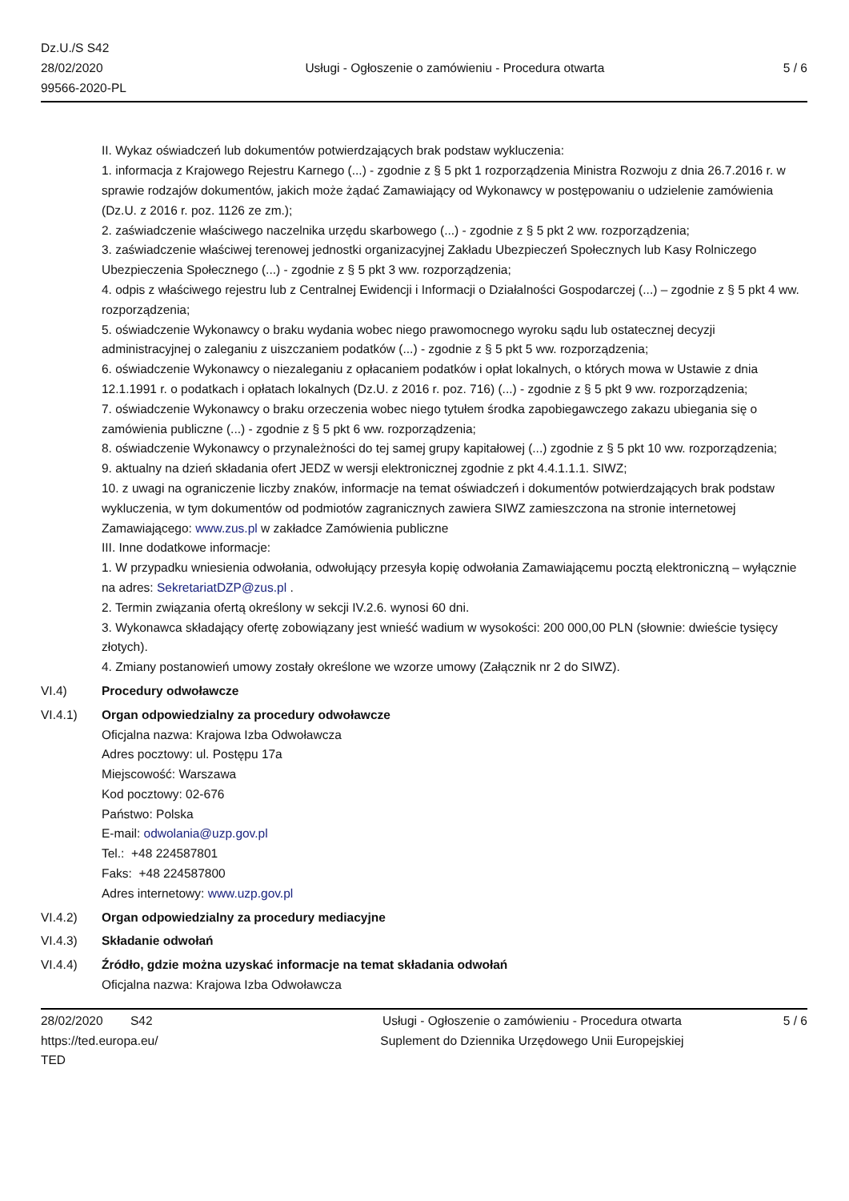Dz.U./S S42
28/02/2020
99566-2020-PL
Usługi - Ogłoszenie o zamówieniu - Procedura otwarta
5 / 6
II. Wykaz oświadczeń lub dokumentów potwierdzających brak podstaw wykluczenia:
1. informacja z Krajowego Rejestru Karnego (...) - zgodnie z § 5 pkt 1 rozporządzenia Ministra Rozwoju z dnia 26.7.2016 r. w sprawie rodzajów dokumentów, jakich może żądać Zamawiający od Wykonawcy w postępowaniu o udzielenie zamówienia (Dz.U. z 2016 r. poz. 1126 ze zm.);
2. zaświadczenie właściwego naczelnika urzędu skarbowego (...) - zgodnie z § 5 pkt 2 ww. rozporządzenia;
3. zaświadczenie właściwej terenowej jednostki organizacyjnej Zakładu Ubezpieczeń Społecznych lub Kasy Rolniczego Ubezpieczenia Społecznego (...) - zgodnie z § 5 pkt 3 ww. rozporządzenia;
4. odpis z właściwego rejestru lub z Centralnej Ewidencji i Informacji o Działalności Gospodarczej (...) – zgodnie z § 5 pkt 4 ww. rozporządzenia;
5. oświadczenie Wykonawcy o braku wydania wobec niego prawomocnego wyroku sądu lub ostatecznej decyzji administracyjnej o zaleganiu z uiszczaniem podatków (...) - zgodnie z § 5 pkt 5 ww. rozporządzenia;
6. oświadczenie Wykonawcy o niezaleganiu z opłacaniem podatków i opłat lokalnych, o których mowa w Ustawie z dnia 12.1.1991 r. o podatkach i opłatach lokalnych (Dz.U. z 2016 r. poz. 716) (...) - zgodnie z § 5 pkt 9 ww. rozporządzenia;
7. oświadczenie Wykonawcy o braku orzeczenia wobec niego tytułem środka zapobiegawczego zakazu ubiegania się o zamówienia publiczne (...) - zgodnie z § 5 pkt 6 ww. rozporządzenia;
8. oświadczenie Wykonawcy o przynależności do tej samej grupy kapitałowej (...) zgodnie z § 5 pkt 10 ww. rozporządzenia;
9. aktualny na dzień składania ofert JEDZ w wersji elektronicznej zgodnie z pkt 4.4.1.1.1. SIWZ;
10. z uwagi na ograniczenie liczby znaków, informacje na temat oświadczeń i dokumentów potwierdzających brak podstaw wykluczenia, w tym dokumentów od podmiotów zagranicznych zawiera SIWZ zamieszczona na stronie internetowej Zamawiającego: www.zus.pl w zakładce Zamówienia publiczne
III. Inne dodatkowe informacje:
1. W przypadku wniesienia odwołania, odwołujący przesyła kopię odwołania Zamawiającemu pocztą elektroniczną – wyłącznie na adres: SekretariatDZP@zus.pl .
2. Termin związania ofertą określony w sekcji IV.2.6. wynosi 60 dni.
3. Wykonawca składający ofertę zobowiązany jest wnieść wadium w wysokości: 200 000,00 PLN (słownie: dwieście tysięcy złotych).
4. Zmiany postanowień umowy zostały określone we wzorze umowy (Załącznik nr 2 do SIWZ).
VI.4) Procedury odwoławcze
VI.4.1) Organ odpowiedzialny za procedury odwoławcze
Oficjalna nazwa: Krajowa Izba Odwoławcza
Adres pocztowy: ul. Postępu 17a
Miejscowość: Warszawa
Kod pocztowy: 02-676
Państwo: Polska
E-mail: odwolania@uzp.gov.pl
Tel.: +48 224587801
Faks: +48 224587800
Adres internetowy: www.uzp.gov.pl
VI.4.2) Organ odpowiedzialny za procedury mediacyjne
VI.4.3) Składanie odwołań
VI.4.4) Źródło, gdzie można uzyskać informacje na temat składania odwołań
Oficjalna nazwa: Krajowa Izba Odwoławcza
28/02/2020 S42
https://ted.europa.eu/
TED
Usługi - Ogłoszenie o zamówieniu - Procedura otwarta
Suplement do Dziennika Urzędowego Unii Europejskiej
5 / 6